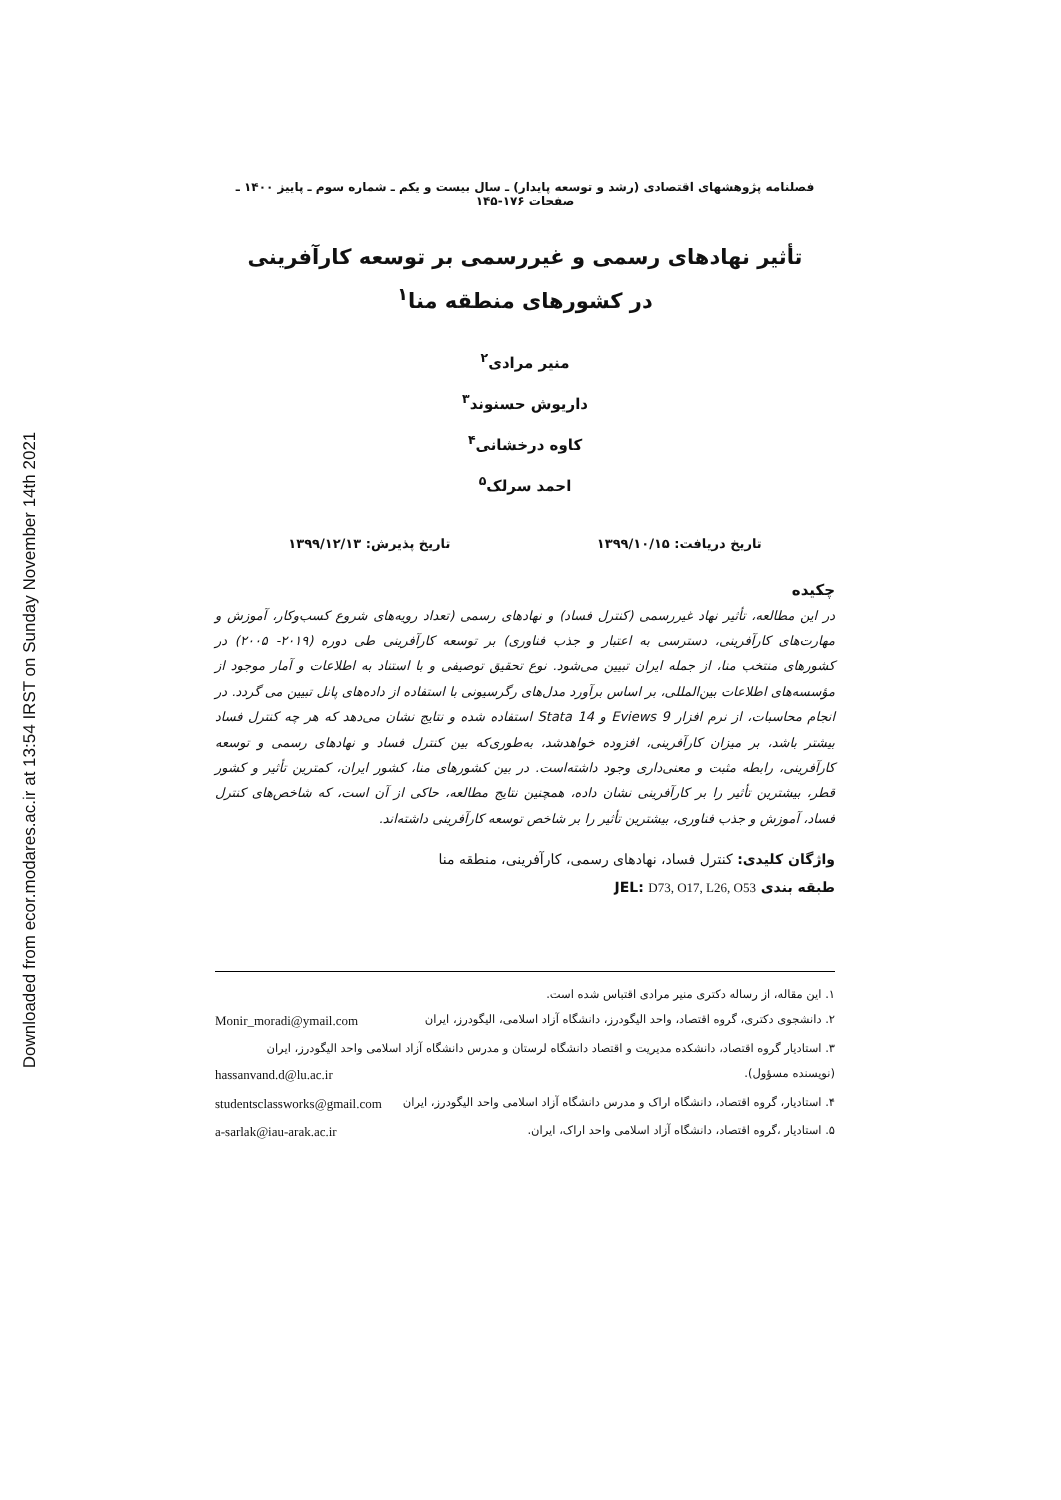Downloaded from ecor.modares.ac.ir at 13:54 IRST on Sunday November 14th 2021
فصلنامه پژوهشهای اقتصادی (رشد و توسعه پایدار) ـ سال بیست و یکم ـ شماره سوم ـ پاییز ۱۴۰۰ ـ صفحات ۱۷۶-۱۴۵
تأثیر نهادهای رسمی و غیررسمی بر توسعه کارآفرینی
در کشورهای منطقه منا<sup>۱</sup>
منیر مرادی<sup>۲</sup>
داریوش حسنوند<sup>۳</sup>
کاوه درخشانی<sup>۴</sup>
احمد سرلک<sup>۵</sup>
تاریخ دریافت: ۱۳۹۹/۱۰/۱۵ تاریخ پذیرش: ۱۳۹۹/۱۲/۱۳
چکیده
در این مطالعه، تأثیر نهاد غیررسمی (کنترل فساد) و نهادهای رسمی (تعداد رویه‌های شروع کسب‌وکار، آموزش و مهارت‌های کارآفرینی، دسترسی به اعتبار و جذب فناوری) بر توسعه کارآفرینی طی دوره (۲۰۱۹- ۲۰۰۵) در کشورهای منتخب منا، از جمله ایران تبیین می‌شود. نوع تحقیق توصیفی و با استناد به اطلاعات و آمار موجود از مؤسسه‌های اطلاعات بین‌المللی، بر اساس برآورد مدل‌های رگرسیونی با استفاده از داده‌های پانل تبیین می گردد. در انجام محاسبات، از نرم افزار Eviews 9 و Stata 14 استفاده شده و نتایج نشان می‌دهد که هر چه کنترل فساد بیشتر باشد، بر میزان کارآفرینی، افزوده خواهدشد، به‌طوری‌که بین کنترل فساد و نهادهای رسمی و توسعه کارآفرینی، رابطه مثبت و معنی‌داری وجود داشته‌است. در بین کشورهای منا، کشور ایران، کمترین تأثیر و کشور قطر، بیشترین تأثیر را بر کارآفرینی نشان داده، همچنین نتایج مطالعه، حاکی از آن است، که شاخص‌های کنترل فساد، آموزش و جذب فناوری، بیشترین تأثیر را بر شاخص توسعه کارآفرینی داشته‌اند.
واژگان کلیدی: کنترل فساد، نهادهای رسمی، کارآفرینی، منطقه منا
طبقه بندی JEL: D73, O17, L26, O53
۱. این مقاله، از رساله دکتری منیر مرادی اقتباس شده است.
۲. دانشجوی دکتری، گروه اقتصاد، واحد الیگودرز، دانشگاه آزاد اسلامی، الیگودرز، ایران Monir_moradi@ymail.com
۳. استادیار گروه اقتصاد، دانشکده مدیریت و اقتصاد دانشگاه لرستان و مدرس دانشگاه آزاد اسلامی واحد الیگودرز، ایران
(نویسنده مسؤول). hassanvand.d@lu.ac.ir
۴. استادیار، گروه اقتصاد، دانشگاه اراک و مدرس دانشگاه آزاد اسلامی واحد الیگودرز، ایران studentsclassworks@gmail.com
۵. استادیار ،گروه اقتصاد، دانشگاه آزاد اسلامی واحد اراک، ایران. a-sarlak@iau-arak.ac.ir